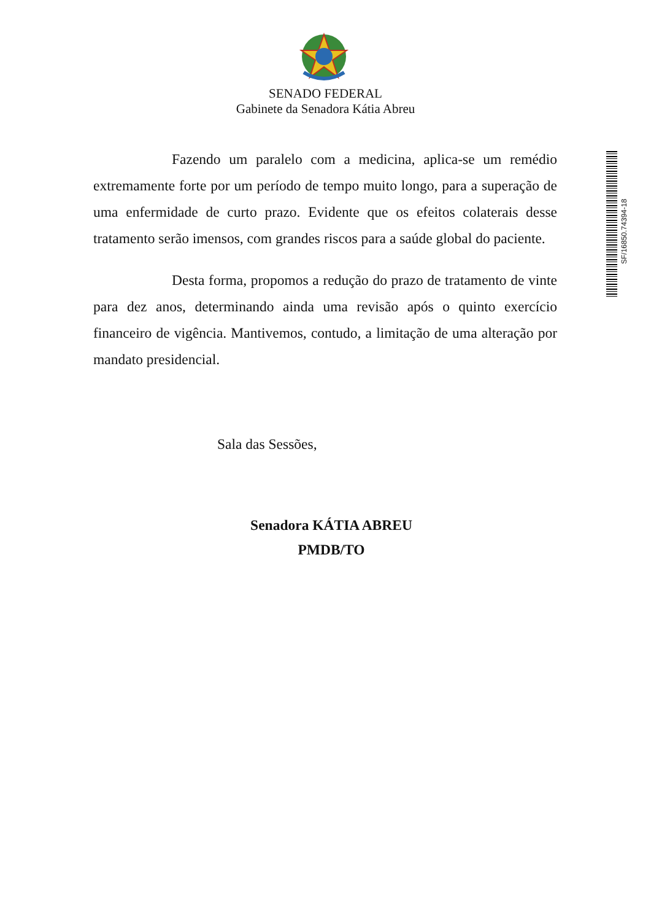SENADO FEDERAL
Gabinete da Senadora Kátia Abreu
Fazendo um paralelo com a medicina, aplica-se um remédio extremamente forte por um período de tempo muito longo, para a superação de uma enfermidade de curto prazo. Evidente que os efeitos colaterais desse tratamento serão imensos, com grandes riscos para a saúde global do paciente.
Desta forma, propomos a redução do prazo de tratamento de vinte para dez anos, determinando ainda uma revisão após o quinto exercício financeiro de vigência. Mantivemos, contudo, a limitação de uma alteração por mandato presidencial.
Sala das Sessões,
Senadora KÁTIA ABREU
PMDB/TO
SF/16850.74394-18